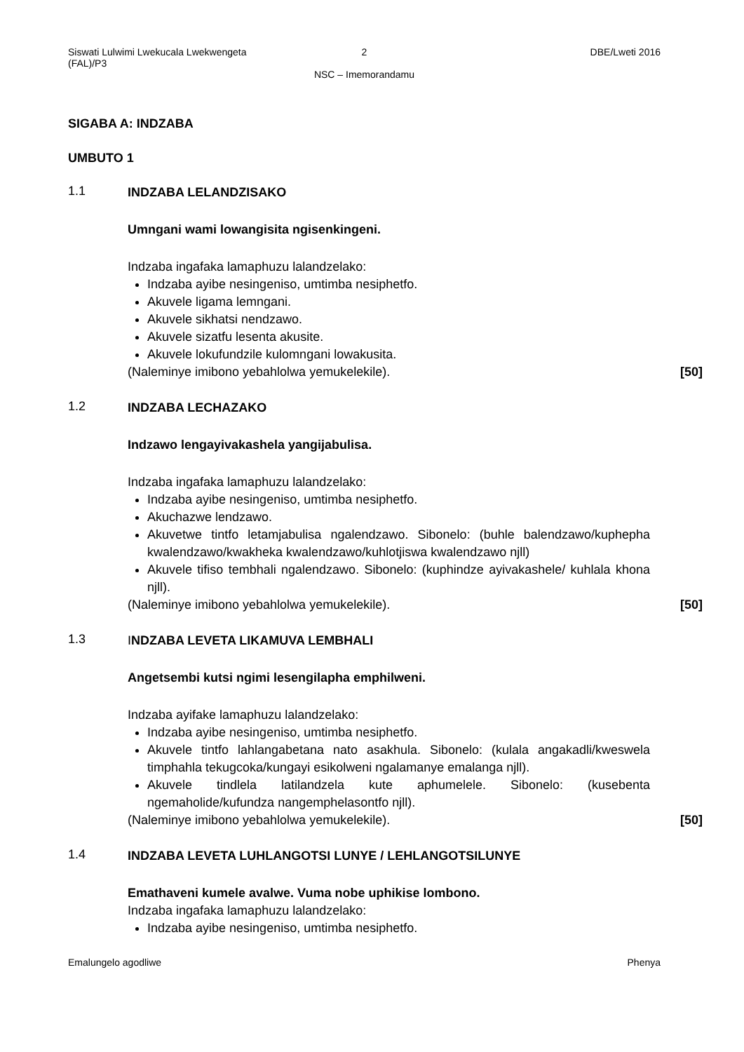Siswati Lulwimi Lwekucala Lwekwengeta (FAL)/P3 2 DBE/Lweti 2016
NSC – Imemorandamu
SIGABA A: INDZABA
UMBUTO 1
1.1
INDZABA LELANDZISAKO
Umngani wami lowangisita ngisenkingeni.
Indzaba ingafaka lamaphuzu lalandzelako:
Indzaba ayibe nesingeniso, umtimba nesiphetfo.
Akuvele ligama lemngani.
Akuvele sikhatsi nendzawo.
Akuvele sizatfu lesenta akusite.
Akuvele lokufundzile kulomngani lowakusita.
(Naleminye imibono yebahlolwa yemukelekile). [50]
1.2
INDZABA LECHAZAKO
Indzawo lengayivakashela yangijabulisa.
Indzaba ingafaka lamaphuzu lalandzelako:
Indzaba ayibe nesingeniso, umtimba nesiphetfo.
Akuchazwe lendzawo.
Akuvetwe tintfo letamjabulisa ngalendzawo. Sibonelo: (buhle balendzawo/kuphepha kwalendzawo/kwakheka kwalendzawo/kuhlotjiswa kwalendzawo njll)
Akuvele tifiso tembhali ngalendzawo. Sibonelo: (kuphindze ayivakashele/ kuhlala khona njll).
(Naleminye imibono yebahlolwa yemukelekile). [50]
1.3
INDZABA LEVETA LIKAMUVA LEMBHALI
Angetsembi kutsi ngimi lesengilapha emphilweni.
Indzaba ayifake lamaphuzu lalandzelako:
Indzaba ayibe nesingeniso, umtimba nesiphetfo.
Akuvele tintfo lahlangabetana nato asakhula. Sibonelo: (kulala angakadli/kweswela timphahla tekugcoka/kungayi esikolweni ngalamanye emalanga njll).
Akuvele tindlela latilandzela kute aphumelele. Sibonelo: (kusebenta ngemaholide/kufundza nangemphelasontfo njll).
(Naleminye imibono yebahlolwa yemukelekile). [50]
1.4
INDZABA LEVETA LUHLANGOTSI LUNYE / LEHLANGOTSILUNYE
Emathaveni kumele avalwe. Vuma nobe uphikise lombono.
Indzaba ingafaka lamaphuzu lalandzelako:
Indzaba ayibe nesingeniso, umtimba nesiphetfo.
Emalungelo agodliwe Phenya